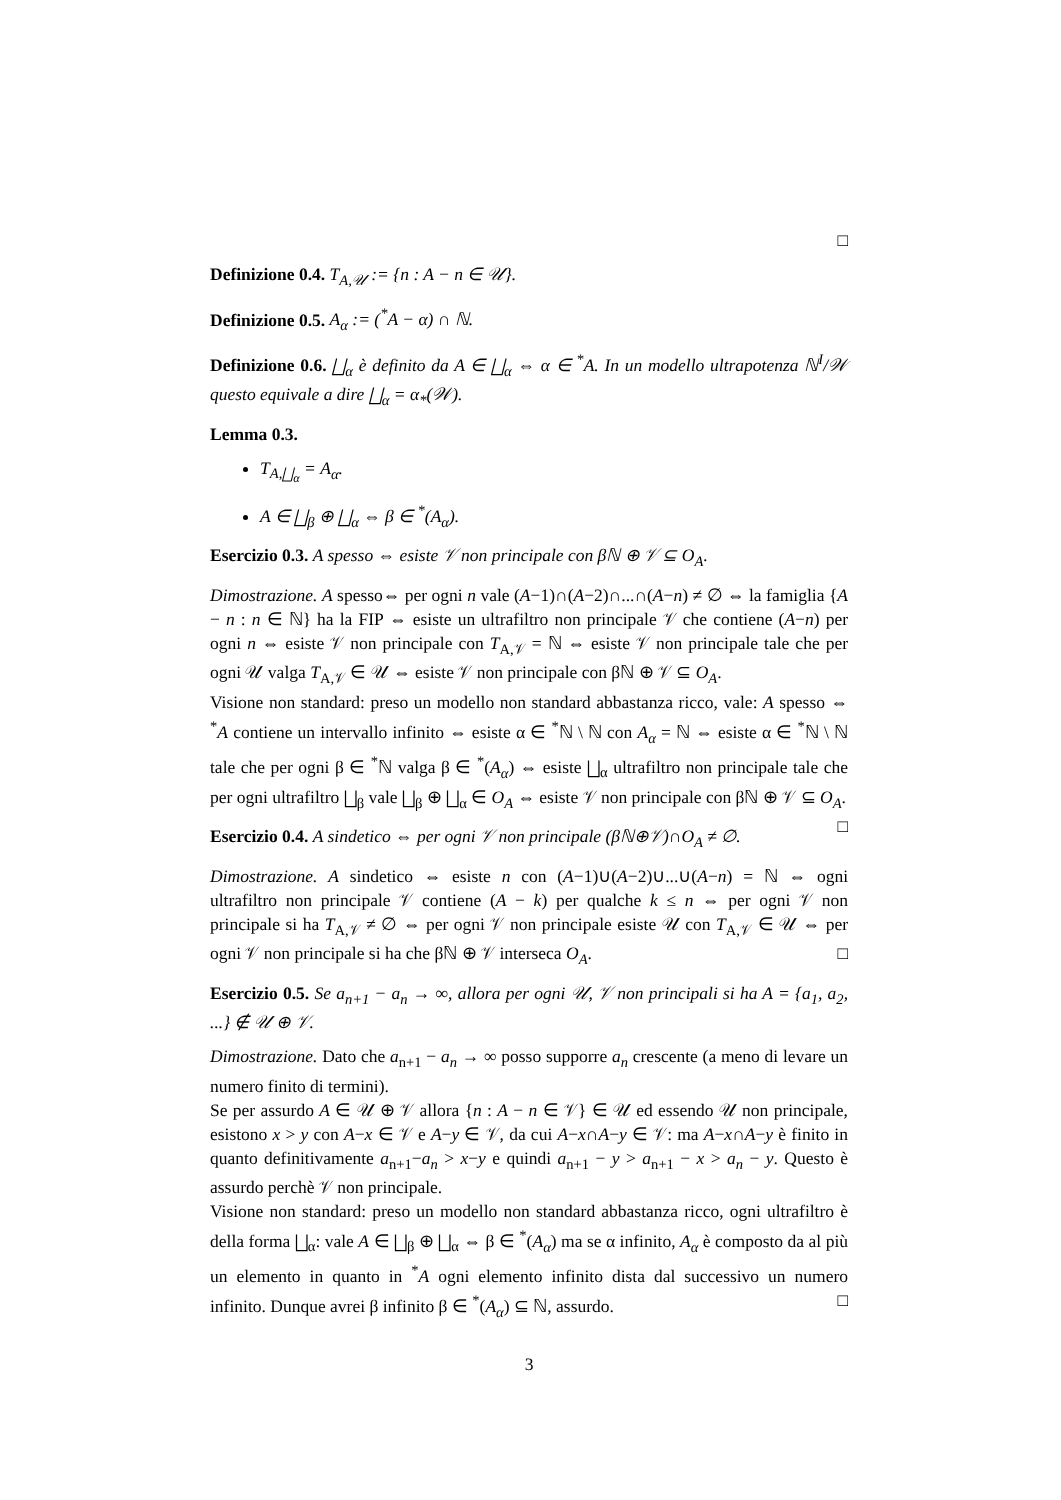□
Definizione 0.4. T<sub>A,𝒰</sub> := {n : A − n ∈ 𝒰}.
Definizione 0.5. A<sub>α</sub> := (<sup>*</sup>A − α) ∩ ℕ.
Definizione 0.6. ⨆<sub>α</sub> è definito da A ∈ ⨆<sub>α</sub> ⇔ α ∈ <sup>*</sup>A. In un modello ultrapotenza ℕ<sup>I</sup>/𝒲 questo equivale a dire ⨆<sub>α</sub> = α<sub>*</sub>(𝒲).
Lemma 0.3.
T<sub>A,⨆<sub>α</sub></sub> = A<sub>α</sub>.
A ∈ ⨆<sub>β</sub> ⊕ ⨆<sub>α</sub> ⇔ β ∈ <sup>*</sup>(A<sub>α</sub>).
Esercizio 0.3. A spesso ⇔ esiste 𝒱 non principale con βℕ ⊕ 𝒱 ⊆ O<sub>A</sub>.
Dimostrazione. A spesso⇔ per ogni n vale (A−1)∩(A−2)∩...∩(A−n) ≠ ∅ ⇔ la famiglia {A − n : n ∈ ℕ} ha la FIP ⇔ esiste un ultrafiltro non principale 𝒱 che contiene (A−n) per ogni n ⇔ esiste 𝒱 non principale con T<sub>A,𝒱</sub> = ℕ ⇔ esiste 𝒱 non principale tale che per ogni 𝒰 valga T<sub>A,𝒱</sub> ∈ 𝒰 ⇔ esiste 𝒱 non principale con βℕ ⊕ 𝒱 ⊆ O<sub>A</sub>.
Visione non standard: preso un modello non standard abbastanza ricco, vale: A spesso ⇔ <sup>*</sup>A contiene un intervallo infinito ⇔ esiste α ∈ <sup>*</sup>ℕ \ ℕ con A<sub>α</sub> = ℕ ⇔ esiste α ∈ <sup>*</sup>ℕ \ ℕ tale che per ogni β ∈ <sup>*</sup>ℕ valga β ∈ <sup>*</sup>(A<sub>α</sub>) ⇔ esiste ⨆<sub>α</sub> ultrafiltro non principale tale che per ogni ultrafiltro ⨆<sub>β</sub> vale ⨆<sub>β</sub> ⊕ ⨆<sub>α</sub> ∈ O<sub>A</sub> ⇔ esiste 𝒱 non principale con βℕ ⊕ 𝒱 ⊆ O<sub>A</sub>. □
Esercizio 0.4. A sindetico ⇔ per ogni 𝒱 non principale (βℕ⊕𝒱)∩O<sub>A</sub> ≠ ∅.
Dimostrazione. A sindetico ⇔ esiste n con (A−1)∪(A−2)∪...∪(A−n) = ℕ ⇔ ogni ultrafiltro non principale 𝒱 contiene (A − k) per qualche k ≤ n ⇔ per ogni 𝒱 non principale si ha T<sub>A,𝒱</sub> ≠ ∅ ⇔ per ogni 𝒱 non principale esiste 𝒰 con T<sub>A,𝒱</sub> ∈ 𝒰 ⇔ per ogni 𝒱 non principale si ha che βℕ ⊕ 𝒱 interseca O<sub>A</sub>. □
Esercizio 0.5. Se a<sub>n+1</sub> − a<sub>n</sub> → ∞, allora per ogni 𝒰, 𝒱 non principali si ha A = {a<sub>1</sub>, a<sub>2</sub>, ...} ∉ 𝒰 ⊕ 𝒱.
Dimostrazione. Dato che a<sub>n+1</sub> − a<sub>n</sub> → ∞ posso supporre a<sub>n</sub> crescente (a meno di levare un numero finito di termini).
Se per assurdo A ∈ 𝒰 ⊕ 𝒱 allora {n : A − n ∈ 𝒱} ∈ 𝒰 ed essendo 𝒰 non principale, esistono x > y con A−x ∈ 𝒱 e A−y ∈ 𝒱, da cui A−x∩A−y ∈ 𝒱: ma A−x∩A−y è finito in quanto definitivamente a<sub>n+1</sub>−a<sub>n</sub> > x−y e quindi a<sub>n+1</sub> − y > a<sub>n+1</sub> − x > a<sub>n</sub> − y. Questo è assurdo perchè 𝒱 non principale.
Visione non standard: preso un modello non standard abbastanza ricco, ogni ultrafiltro è della forma ⨆<sub>α</sub>: vale A ∈ ⨆<sub>β</sub> ⊕ ⨆<sub>α</sub> ⇔ β ∈ <sup>*</sup>(A<sub>α</sub>) ma se α infinito, A<sub>α</sub> è composto da al più un elemento in quanto in <sup>*</sup>A ogni elemento infinito dista dal successivo un numero infinito. Dunque avrei β infinito β ∈ <sup>*</sup>(A<sub>α</sub>) ⊆ ℕ, assurdo. □
3